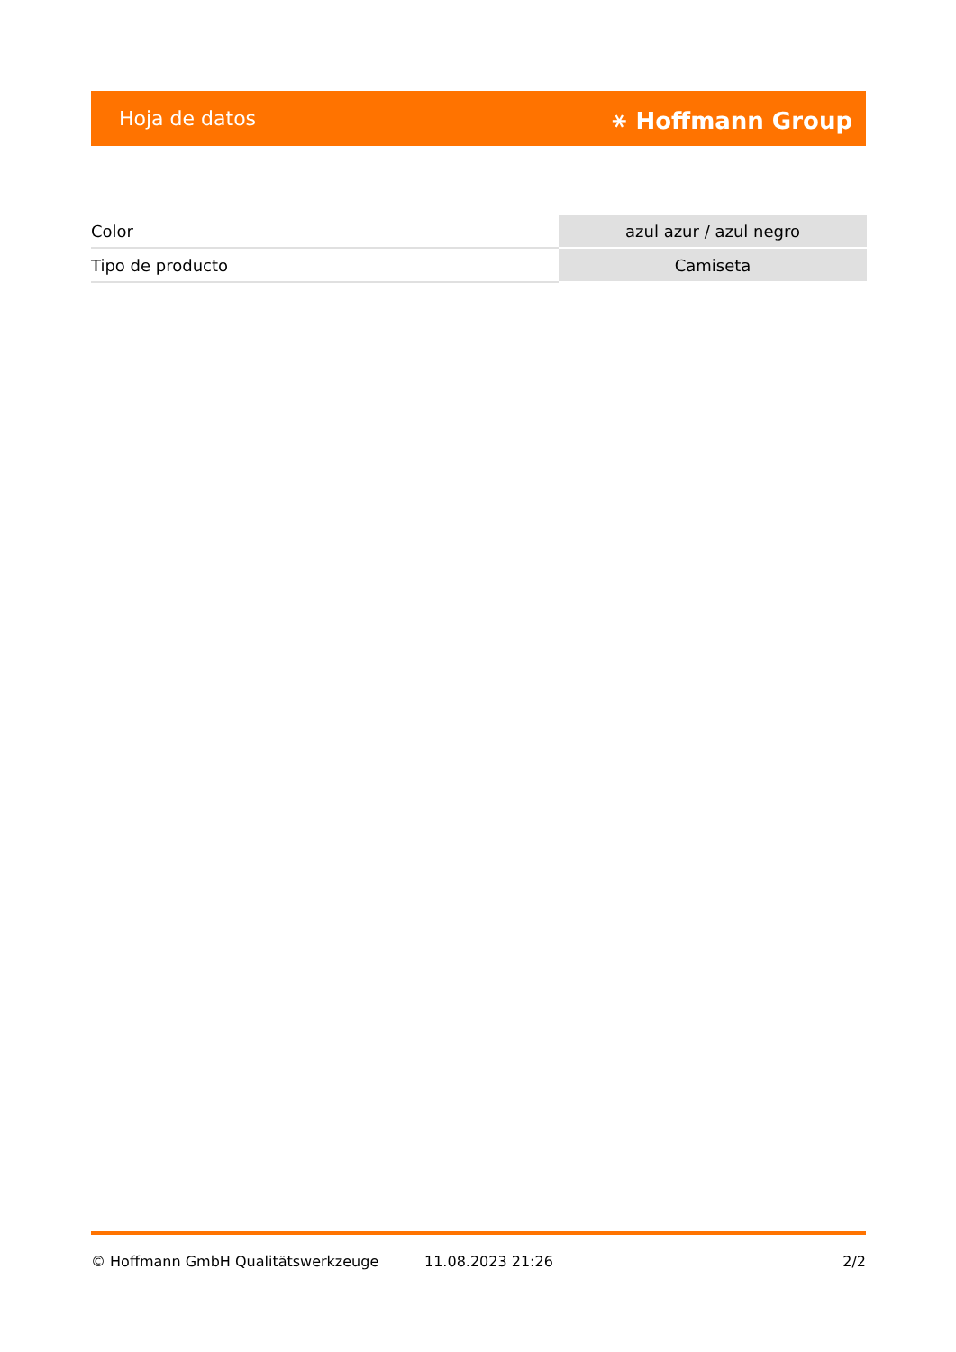Hoja de datos ⚹ Hoffmann Group
| Color | azul azur / azul negro |
| Tipo de producto | Camiseta |
© Hoffmann GmbH Qualitätswerkzeuge 11.08.2023 21:26 2/2